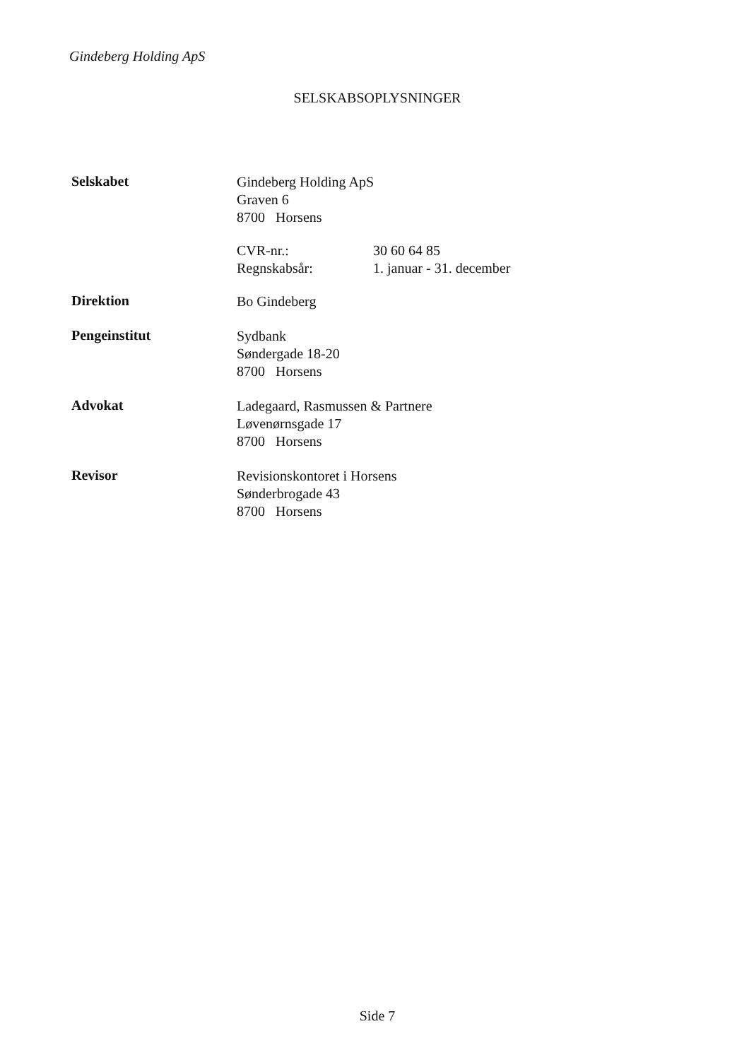Gindeberg Holding ApS
SELSKABSOPLYSNINGER
Selskabet
Gindeberg Holding ApS
Graven 6
8700 Horsens
CVR-nr.:
Regnskabsår:
30 60 64 85
1. januar - 31. december
Direktion
Bo Gindeberg
Pengeinstitut
Sydbank
Søndergade 18-20
8700 Horsens
Advokat
Ladegaard, Rasmussen & Partnere
Løvenørnsgade 17
8700 Horsens
Revisor
Revisionskontoret i Horsens
Sønderbrogade 43
8700 Horsens
Side 7